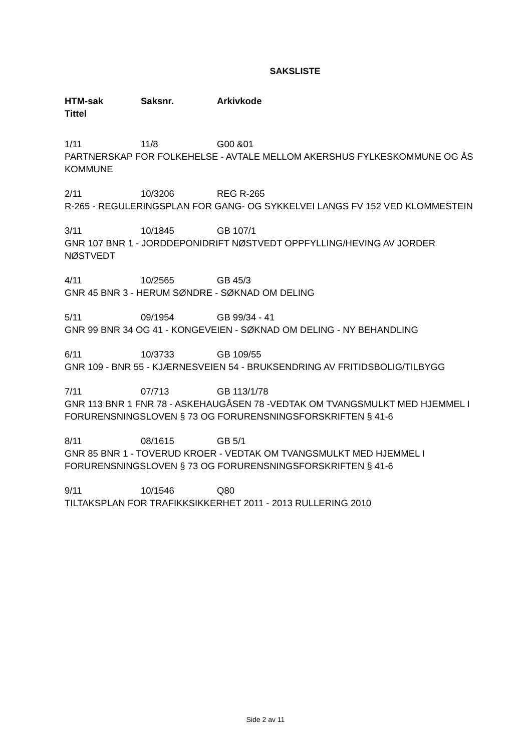SAKSLISTE
HTM-sak Saksnr. Arkivkode
Tittel
1/11 11/8 G00 &01
PARTNERSKAP FOR FOLKEHELSE - AVTALE MELLOM AKERSHUS FYLKESKOMMUNE OG ÅS KOMMUNE
2/11 10/3206 REG R-265
R-265 - REGULERINGSPLAN FOR GANG- OG SYKKELVEI LANGS FV 152 VED KLOMMESTEIN
3/11 10/1845 GB 107/1
GNR 107 BNR 1 - JORDDEPONIDRIFT NØSTVEDT OPPFYLLING/HEVING AV JORDER NØSTVEDT
4/11 10/2565 GB 45/3
GNR 45 BNR 3 - HERUM SØNDRE - SØKNAD OM DELING
5/11 09/1954 GB 99/34 - 41
GNR 99 BNR 34 OG 41 - KONGEVEIEN - SØKNAD OM DELING - NY BEHANDLING
6/11 10/3733 GB 109/55
GNR 109 - BNR 55 - KJÆRNESVEIEN 54 - BRUKSENDRING AV FRITIDSBOLIG/TILBYGG
7/11 07/713 GB 113/1/78
GNR 113 BNR 1 FNR 78 - ASKEHAUGÅSEN 78 -VEDTAK OM TVANGSMULKT MED HJEMMEL I FORURENSNINGSLOVEN § 73 OG FORURENSNINGSFORSKRIFTEN § 41-6
8/11 08/1615 GB 5/1
GNR 85 BNR 1 - TOVERUD KROER - VEDTAK OM TVANGSMULKT MED HJEMMEL I FORURENSNINGSLOVEN § 73 OG FORURENSNINGSFORSKRIFTEN § 41-6
9/11 10/1546 Q80
TILTAKSPLAN FOR TRAFIKKSIKKERHET 2011 - 2013 RULLERING 2010
Side 2 av 11